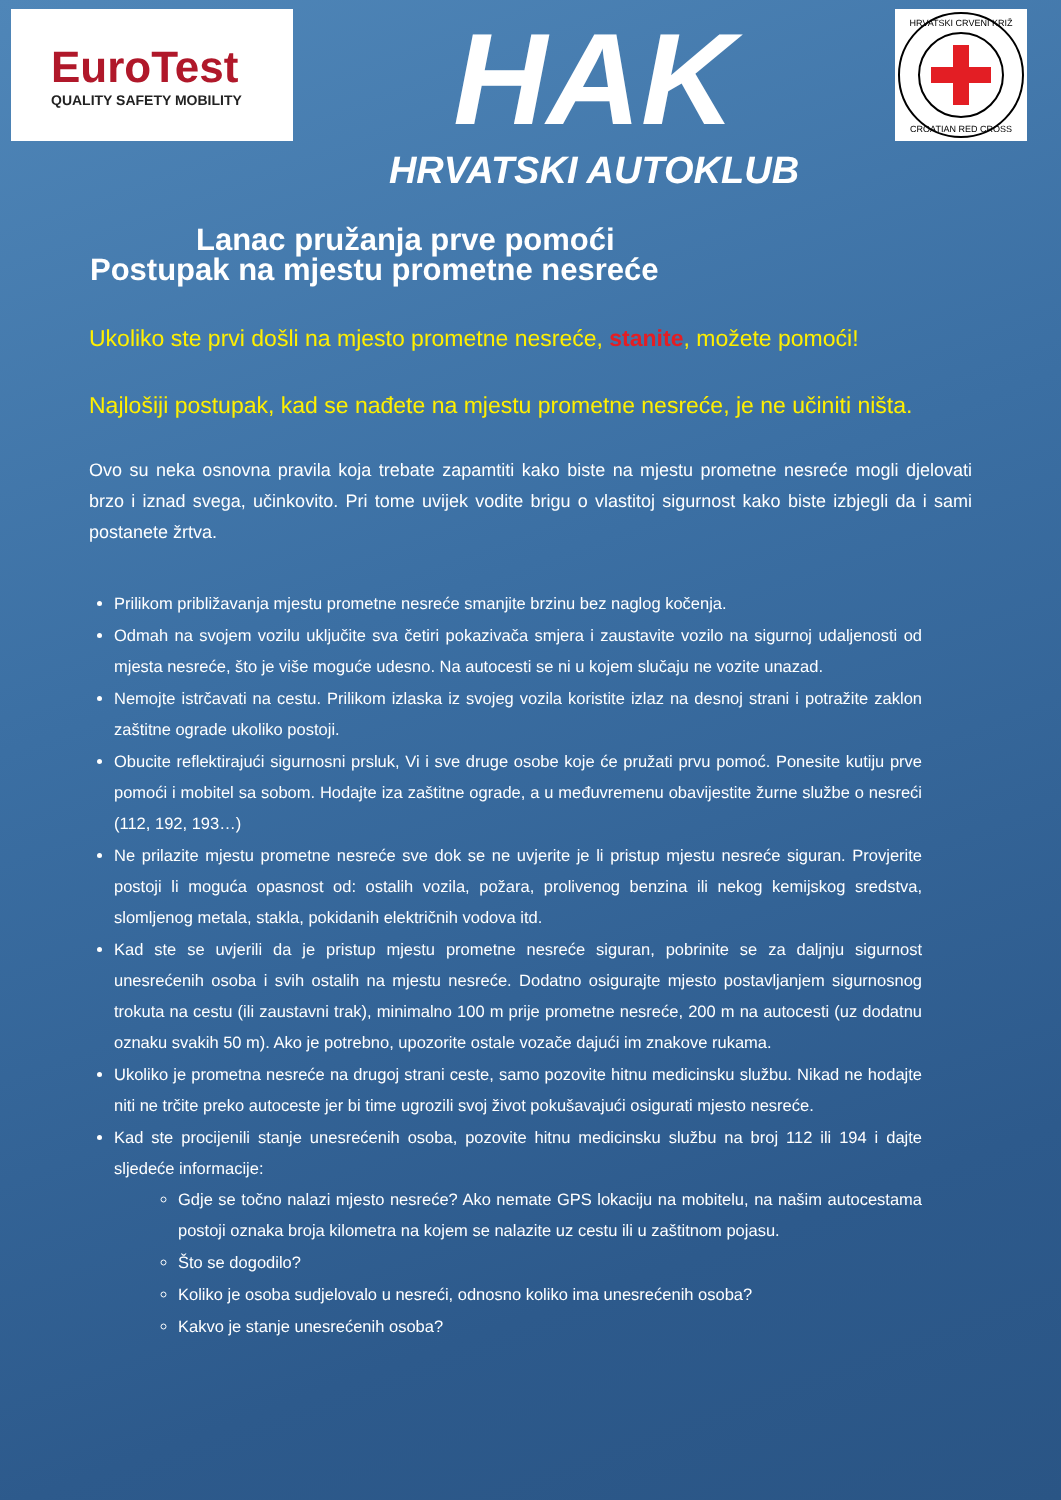EuroTest
QUALITY SAFETY MOBILITY
HAK
HRVATSKI AUTOKLUB
HRVATSKI CRVENI KRIŽ
CROATIAN RED CROSS
Lanac pružanja prve pomoći
Postupak na mjestu prometne nesreće
Ukoliko ste prvi došli na mjesto prometne nesreće, stanite, možete pomoći!
Najlošiji postupak, kad se nađete na mjestu prometne nesreće, je ne učiniti ništa.
Ovo su neka osnovna pravila koja trebate zapamtiti kako biste na mjestu prometne nesreće mogli djelovati brzo i iznad svega, učinkovito. Pri tome uvijek vodite brigu o vlastitoj sigurnost kako biste izbjegli da i sami postanete žrtva.
Prilikom približavanja mjestu prometne nesreće smanjite brzinu bez naglog kočenja.
Odmah na svojem vozilu uključite sva četiri pokazivača smjera i zaustavite vozilo na sigurnoj udaljenosti od mjesta nesreće, što je više moguće udesno. Na autocesti se ni u kojem slučaju ne vozite unazad.
Nemojte istrčavati na cestu. Prilikom izlaska iz svojeg vozila koristite izlaz na desnoj strani i potražite zaklon zaštitne ograde ukoliko postoji.
Obucite reflektirajući sigurnosni prsluk, Vi i sve druge osobe koje će pružati prvu pomoć. Ponesite kutiju prve pomoći i mobitel sa sobom. Hodajte iza zaštitne ograde, a u međuvremenu obavijestite žurne službe o nesreći (112, 192, 193…)
Ne prilazite mjestu prometne nesreće sve dok se ne uvjerite je li pristup mjestu nesreće siguran. Provjerite postoji li moguća opasnost od: ostalih vozila, požara, prolivenog benzina ili nekog kemijskog sredstva, slomljenog metala, stakla, pokidanih električnih vodova itd.
Kad ste se uvjerili da je pristup mjestu prometne nesreće siguran, pobrinite se za daljnju sigurnost unesrećenih osoba i svih ostalih na mjestu nesreće. Dodatno osigurajte mjesto postavljanjem sigurnosnog trokuta na cestu (ili zaustavni trak), minimalno 100 m prije prometne nesreće, 200 m na autocesti (uz dodatnu oznaku svakih 50 m). Ako je potrebno, upozorite ostale vozače dajući im znakove rukama.
Ukoliko je prometna nesreće na drugoj strani ceste, samo pozovite hitnu medicinsku službu. Nikad ne hodajte niti ne trčite preko autoceste jer bi time ugrozili svoj život pokušavajući osigurati mjesto nesreće.
Kad ste procijenili stanje unesrećenih osoba, pozovite hitnu medicinsku službu na broj 112 ili 194 i dajte sljedeće informacije:
Gdje se točno nalazi mjesto nesreće? Ako nemate GPS lokaciju na mobitelu, na našim autocestama postoji oznaka broja kilometra na kojem se nalazite uz cestu ili u zaštitnom pojasu.
Što se dogodilo?
Koliko je osoba sudjelovalo u nesreći, odnosno koliko ima unesrećenih osoba?
Kakvo je stanje unesrećenih osoba?